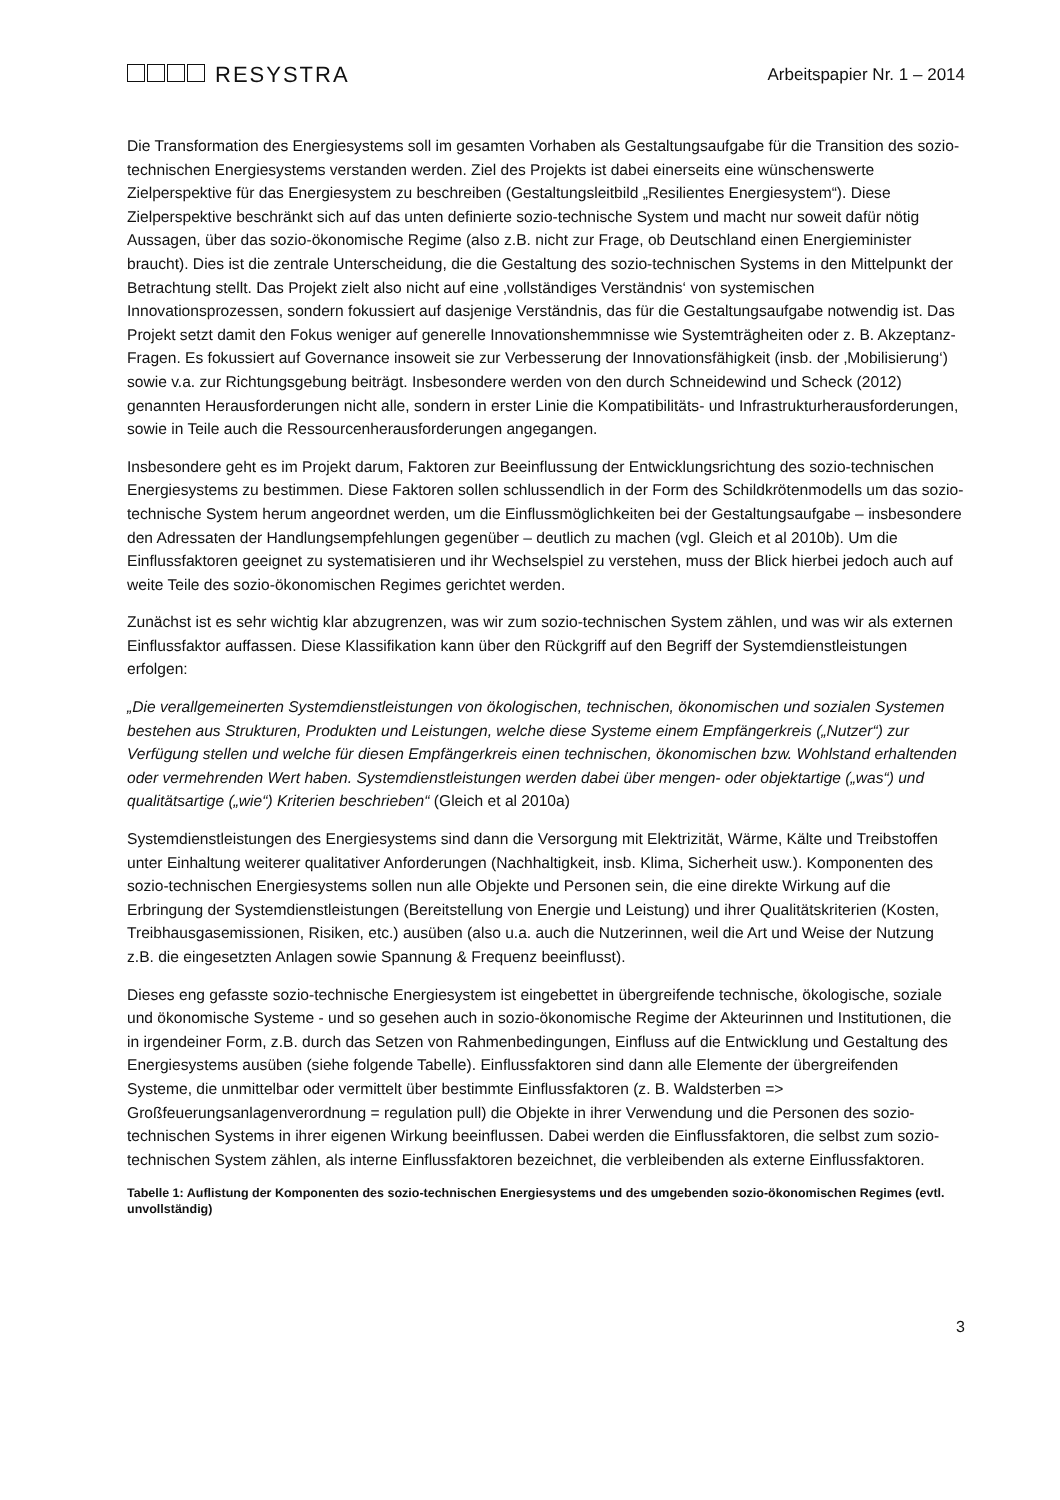RESYSTRA
Arbeitspapier Nr. 1 – 2014
Die Transformation des Energiesystems soll im gesamten Vorhaben als Gestaltungsaufgabe für die Transition des sozio-technischen Energiesystems verstanden werden. Ziel des Projekts ist dabei einerseits eine wünschenswerte Zielperspektive für das Energiesystem zu beschreiben (Gestaltungsleitbild „Resilientes Energiesystem“). Diese Zielperspektive beschränkt sich auf das unten definierte sozio-technische System und macht nur soweit dafür nötig Aussagen, über das sozio-ökonomische Regime (also z.B. nicht zur Frage, ob Deutschland einen Energieminister braucht). Dies ist die zentrale Unterscheidung, die die Gestaltung des sozio-technischen Systems in den Mittelpunkt der Betrachtung stellt. Das Projekt zielt also nicht auf eine ‚vollständiges Verständnis‘ von systemischen Innovationsprozessen, sondern fokussiert auf dasjenige Verständnis, das für die Gestaltungsaufgabe notwendig ist. Das Projekt setzt damit den Fokus weniger auf generelle Innovationshemmnisse wie Systemträgheiten oder z. B. Akzeptanz-Fragen. Es fokussiert auf Governance insoweit sie zur Verbesserung der Innovationsfähigkeit (insb. der ‚Mobilisierung‘) sowie v.a. zur Richtungsgebung beiträgt. Insbesondere werden von den durch Schneidewind und Scheck (2012) genannten Herausforderungen nicht alle, sondern in erster Linie die Kompatibilitäts- und Infrastrukturherausforderungen, sowie in Teile auch die Ressourcenherausforderungen angegangen.
Insbesondere geht es im Projekt darum, Faktoren zur Beeinflussung der Entwicklungsrichtung des sozio-technischen Energiesystems zu bestimmen. Diese Faktoren sollen schlussendlich in der Form des Schildkrötenmodells um das sozio-technische System herum angeordnet werden, um die Einflussmöglichkeiten bei der Gestaltungsaufgabe – insbesondere den Adressaten der Handlungsempfehlungen gegenüber – deutlich zu machen (vgl. Gleich et al 2010b). Um die Einflussfaktoren geeignet zu systematisieren und ihr Wechselspiel zu verstehen, muss der Blick hierbei jedoch auch auf weite Teile des sozio-ökonomischen Regimes gerichtet werden.
Zunächst ist es sehr wichtig klar abzugrenzen, was wir zum sozio-technischen System zählen, und was wir als externen Einflussfaktor auffassen. Diese Klassifikation kann über den Rückgriff auf den Begriff der Systemdienstleistungen erfolgen:
„Die verallgemeinerten Systemdienstleistungen von ökologischen, technischen, ökonomischen und sozialen Systemen bestehen aus Strukturen, Produkten und Leistungen, welche diese Systeme einem Empfängerkreis („Nutzer“) zur Verfügung stellen und welche für diesen Empfängerkreis einen technischen, ökonomischen bzw. Wohlstand erhaltenden oder vermehrenden Wert haben. Systemdienstleistungen werden dabei über mengen- oder objektartige („was“) und qualitätsartige („wie“) Kriterien beschrieben“ (Gleich et al 2010a)
Systemdienstleistungen des Energiesystems sind dann die Versorgung mit Elektrizität, Wärme, Kälte und Treibstoffen unter Einhaltung weiterer qualitativer Anforderungen (Nachhaltigkeit, insb. Klima, Sicherheit usw.). Komponenten des sozio-technischen Energiesystems sollen nun alle Objekte und Personen sein, die eine direkte Wirkung auf die Erbringung der Systemdienstleistungen (Bereitstellung von Energie und Leistung) und ihrer Qualitätskriterien (Kosten, Treibhausgasemissionen, Risiken, etc.) ausüben (also u.a. auch die Nutzerinnen, weil die Art und Weise der Nutzung z.B. die eingesetzten Anlagen sowie Spannung & Frequenz beeinflusst).
Dieses eng gefasste sozio-technische Energiesystem ist eingebettet in übergreifende technische, ökologische, soziale und ökonomische Systeme - und so gesehen auch in sozio-ökonomische Regime der Akteurinnen und Institutionen, die in irgendeiner Form, z.B. durch das Setzen von Rahmenbedingungen, Einfluss auf die Entwicklung und Gestaltung des Energiesystems ausüben (siehe folgende Tabelle). Einflussfaktoren sind dann alle Elemente der übergreifenden Systeme, die unmittelbar oder vermittelt über bestimmte Einflussfaktoren (z. B. Waldsterben => Großfeuerungsanlagenverordnung = regulation pull) die Objekte in ihrer Verwendung und die Personen des sozio-technischen Systems in ihrer eigenen Wirkung beeinflussen. Dabei werden die Einflussfaktoren, die selbst zum sozio-technischen System zählen, als interne Einflussfaktoren bezeichnet, die verbleibenden als externe Einflussfaktoren.
Tabelle 1: Auflistung der Komponenten des sozio-technischen Energiesystems und des umgebenden sozio-ökonomischen Regimes (evtl. unvollständig)
3